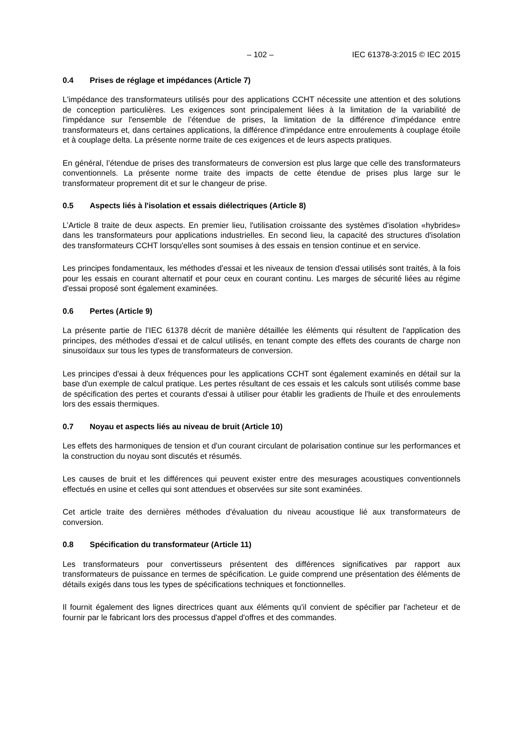– 102 – IEC 61378-3:2015 © IEC 2015
0.4 Prises de réglage et impédances (Article 7)
L'impédance des transformateurs utilisés pour des applications CCHT nécessite une attention et des solutions de conception particulières. Les exigences sont principalement liées à la limitation de la variabilité de l'impédance sur l'ensemble de l’étendue de prises, la limitation de la différence d'impédance entre transformateurs et, dans certaines applications, la différence d'impédance entre enroulements à couplage étoile et à couplage delta. La présente norme traite de ces exigences et de leurs aspects pratiques.
En général, l’étendue de prises des transformateurs de conversion est plus large que celle des transformateurs conventionnels. La présente norme traite des impacts de cette étendue de prises plus large sur le transformateur proprement dit et sur le changeur de prise.
0.5 Aspects liés à l'isolation et essais diélectriques (Article 8)
L’Article 8 traite de deux aspects. En premier lieu, l'utilisation croissante des systèmes d'isolation «hybrides» dans les transformateurs pour applications industrielles. En second lieu, la capacité des structures d'isolation des transformateurs CCHT lorsqu'elles sont soumises à des essais en tension continue et en service.
Les principes fondamentaux, les méthodes d'essai et les niveaux de tension d'essai utilisés sont traités, à la fois pour les essais en courant alternatif et pour ceux en courant continu. Les marges de sécurité liées au régime d'essai proposé sont également examinées.
0.6 Pertes (Article 9)
La présente partie de l’IEC 61378 décrit de manière détaillée les éléments qui résultent de l'application des principes, des méthodes d'essai et de calcul utilisés, en tenant compte des effets des courants de charge non sinusoïdaux sur tous les types de transformateurs de conversion.
Les principes d'essai à deux fréquences pour les applications CCHT sont également examinés en détail sur la base d'un exemple de calcul pratique. Les pertes résultant de ces essais et les calculs sont utilisés comme base de spécification des pertes et courants d'essai à utiliser pour établir les gradients de l'huile et des enroulements lors des essais thermiques.
0.7 Noyau et aspects liés au niveau de bruit (Article 10)
Les effets des harmoniques de tension et d'un courant circulant de polarisation continue sur les performances et la construction du noyau sont discutés et résumés.
Les causes de bruit et les différences qui peuvent exister entre des mesurages acoustiques conventionnels effectués en usine et celles qui sont attendues et observées sur site sont examinées.
Cet article traite des dernières méthodes d'évaluation du niveau acoustique lié aux transformateurs de conversion.
0.8 Spécification du transformateur (Article 11)
Les transformateurs pour convertisseurs présentent des différences significatives par rapport aux transformateurs de puissance en termes de spécification. Le guide comprend une présentation des éléments de détails exigés dans tous les types de spécifications techniques et fonctionnelles.
Il fournit également des lignes directrices quant aux éléments qu'il convient de spécifier par l'acheteur et de fournir par le fabricant lors des processus d'appel d'offres et des commandes.